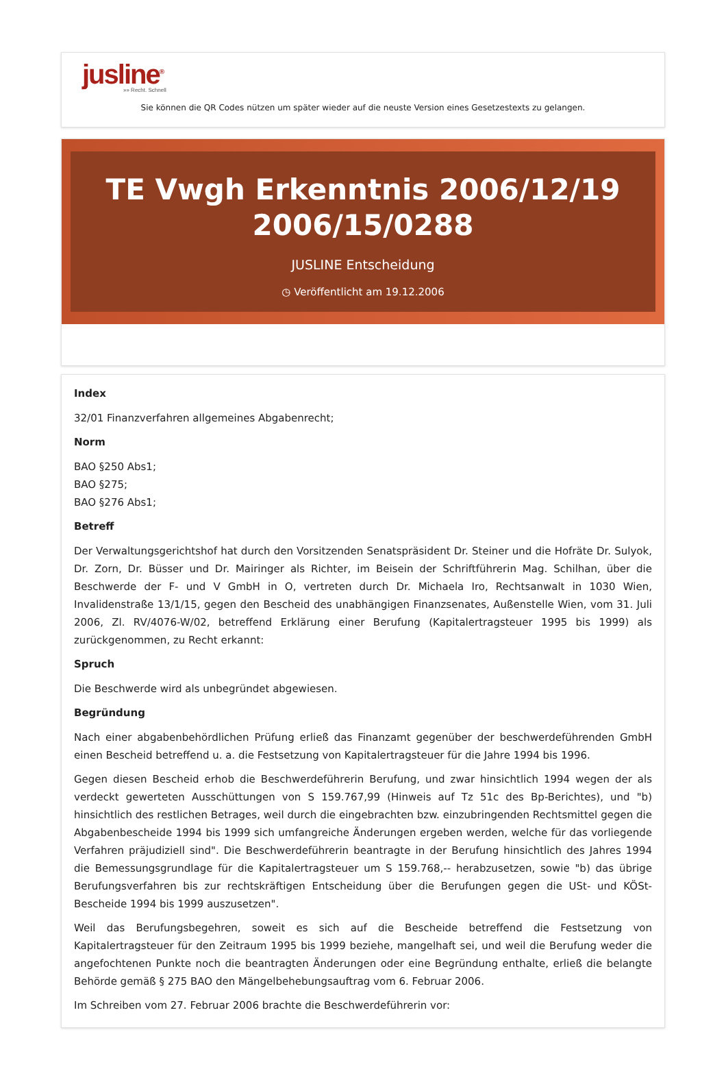jusline<sup>®</sup>
»» Recht. Schnell
Sie können die QR Codes nützen um später wieder auf die neuste Version eines Gesetzestexts zu gelangen.
TE Vwgh Erkenntnis 2006/12/19 2006/15/0288
JUSLINE Entscheidung
◷ Veröffentlicht am 19.12.2006
Index
32/01 Finanzverfahren allgemeines Abgabenrecht;
Norm
BAO §250 Abs1;
BAO §275;
BAO §276 Abs1;
Betreff
Der Verwaltungsgerichtshof hat durch den Vorsitzenden Senatspräsident Dr. Steiner und die Hofräte Dr. Sulyok, Dr. Zorn, Dr. Büsser und Dr. Mairinger als Richter, im Beisein der Schriftführerin Mag. Schilhan, über die Beschwerde der F- und V GmbH in O, vertreten durch Dr. Michaela Iro, Rechtsanwalt in 1030 Wien, Invalidenstraße 13/1/15, gegen den Bescheid des unabhängigen Finanzsenates, Außenstelle Wien, vom 31. Juli 2006, Zl. RV/4076-W/02, betreffend Erklärung einer Berufung (Kapitalertragsteuer 1995 bis 1999) als zurückgenommen, zu Recht erkannt:
Spruch
Die Beschwerde wird als unbegründet abgewiesen.
Begründung
Nach einer abgabenbehördlichen Prüfung erließ das Finanzamt gegenüber der beschwerdeführenden GmbH einen Bescheid betreffend u. a. die Festsetzung von Kapitalertragsteuer für die Jahre 1994 bis 1996.
Gegen diesen Bescheid erhob die Beschwerdeführerin Berufung, und zwar hinsichtlich 1994 wegen der als verdeckt gewerteten Ausschüttungen von S 159.767,99 (Hinweis auf Tz 51c des Bp-Berichtes), und "b) hinsichtlich des restlichen Betrages, weil durch die eingebrachten bzw. einzubringenden Rechtsmittel gegen die Abgabenbescheide 1994 bis 1999 sich umfangreiche Änderungen ergeben werden, welche für das vorliegende Verfahren präjudiziell sind". Die Beschwerdeführerin beantragte in der Berufung hinsichtlich des Jahres 1994 die Bemessungsgrundlage für die Kapitalertragsteuer um S 159.768,-- herabzusetzen, sowie "b) das übrige Berufungsverfahren bis zur rechtskräftigen Entscheidung über die Berufungen gegen die USt- und KÖSt-Bescheide 1994 bis 1999 auszusetzen".
Weil das Berufungsbegehren, soweit es sich auf die Bescheide betreffend die Festsetzung von Kapitalertragsteuer für den Zeitraum 1995 bis 1999 beziehe, mangelhaft sei, und weil die Berufung weder die angefochtenen Punkte noch die beantragten Änderungen oder eine Begründung enthalte, erließ die belangte Behörde gemäß § 275 BAO den Mängelbehebungsauftrag vom 6. Februar 2006.
Im Schreiben vom 27. Februar 2006 brachte die Beschwerdeführerin vor: